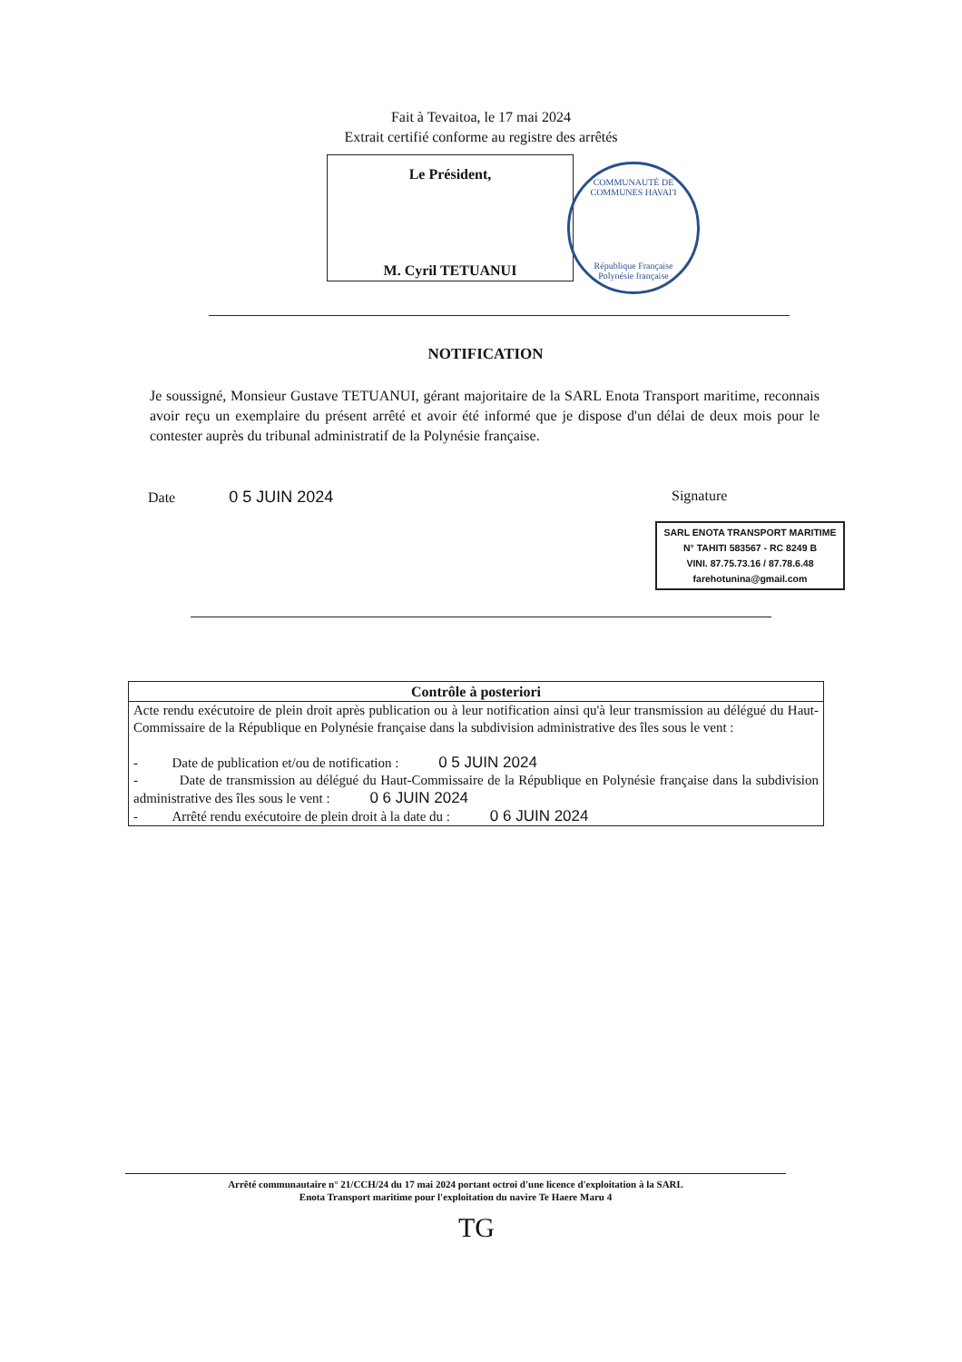Fait à Tevaitoa, le 17 mai 2024
Extrait certifié conforme au registre des arrêtés
Le Président,
M. Cyril TETUANUI
COMMUNAUTÉ DE COMMUNES HAVAI'I
République Française
Polynésie française
NOTIFICATION
Je soussigné, Monsieur Gustave TETUANUI, gérant majoritaire de la SARL Enota Transport maritime, reconnais avoir reçu un exemplaire du présent arrêté et avoir été informé que je dispose d'un délai de deux mois pour le contester auprès du tribunal administratif de la Polynésie française.
Date 0 5 JUIN 2024 Signature
SARL ENOTA TRANSPORT MARITIME
N° TAHITI 583567 - RC 8249 B
VINI. 87.75.73.16 / 87.78.6.48
farehotunina@gmail.com
| Contrôle à posteriori |
| --- |
| Acte rendu exécutoire de plein droit après publication ou à leur notification ainsi qu'à leur transmission au délégué du Haut-Commissaire de la République en Polynésie française dans la subdivision administrative des îles sous le vent : - Date de publication et/ou de notification : 0 5 JUIN 2024 - Date de transmission au délégué du Haut-Commissaire de la République en Polynésie française dans la subdivision administrative des îles sous le vent : 0 6 JUIN 2024 - Arrêté rendu exécutoire de plein droit à la date du : 0 6 JUIN 2024 |
Arrêté communautaire n° 21/CCH/24 du 17 mai 2024 portant octroi d'une licence d'exploitation à la SARL
Enota Transport maritime pour l'exploitation du navire Te Haere Maru 4
TG